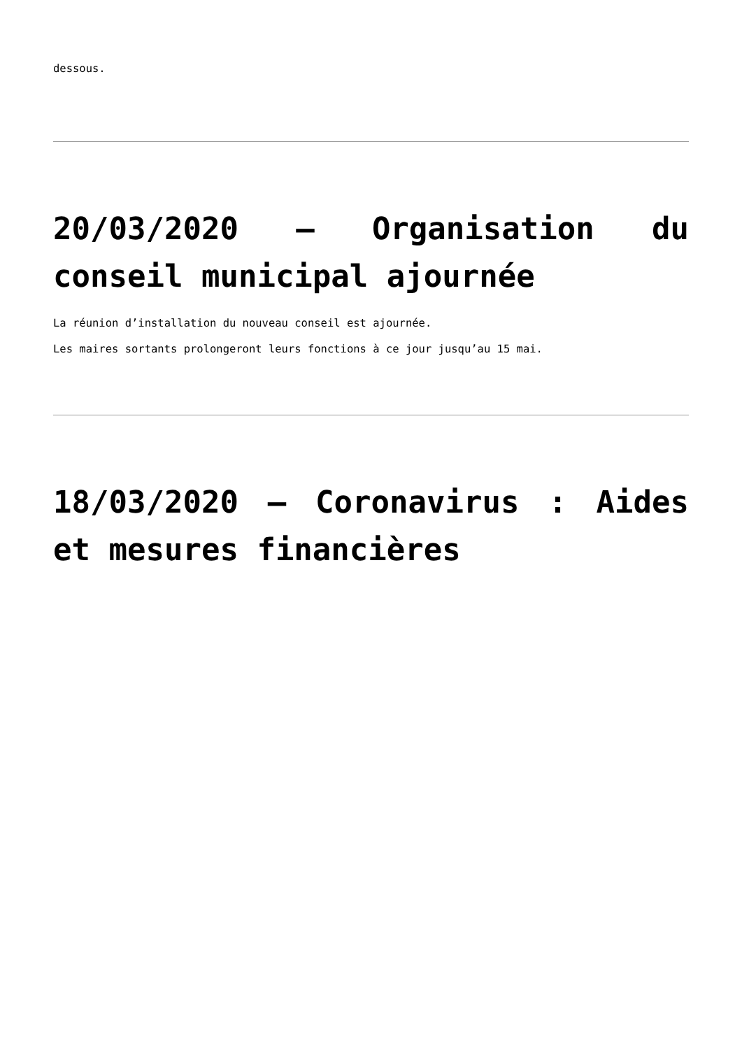dessous.
20/03/2020 – Organisation du conseil municipal ajournée
La réunion d’installation du nouveau conseil est ajournée.
Les maires sortants prolongeront leurs fonctions à ce jour jusqu’au 15 mai.
18/03/2020 – Coronavirus : Aides et mesures financières